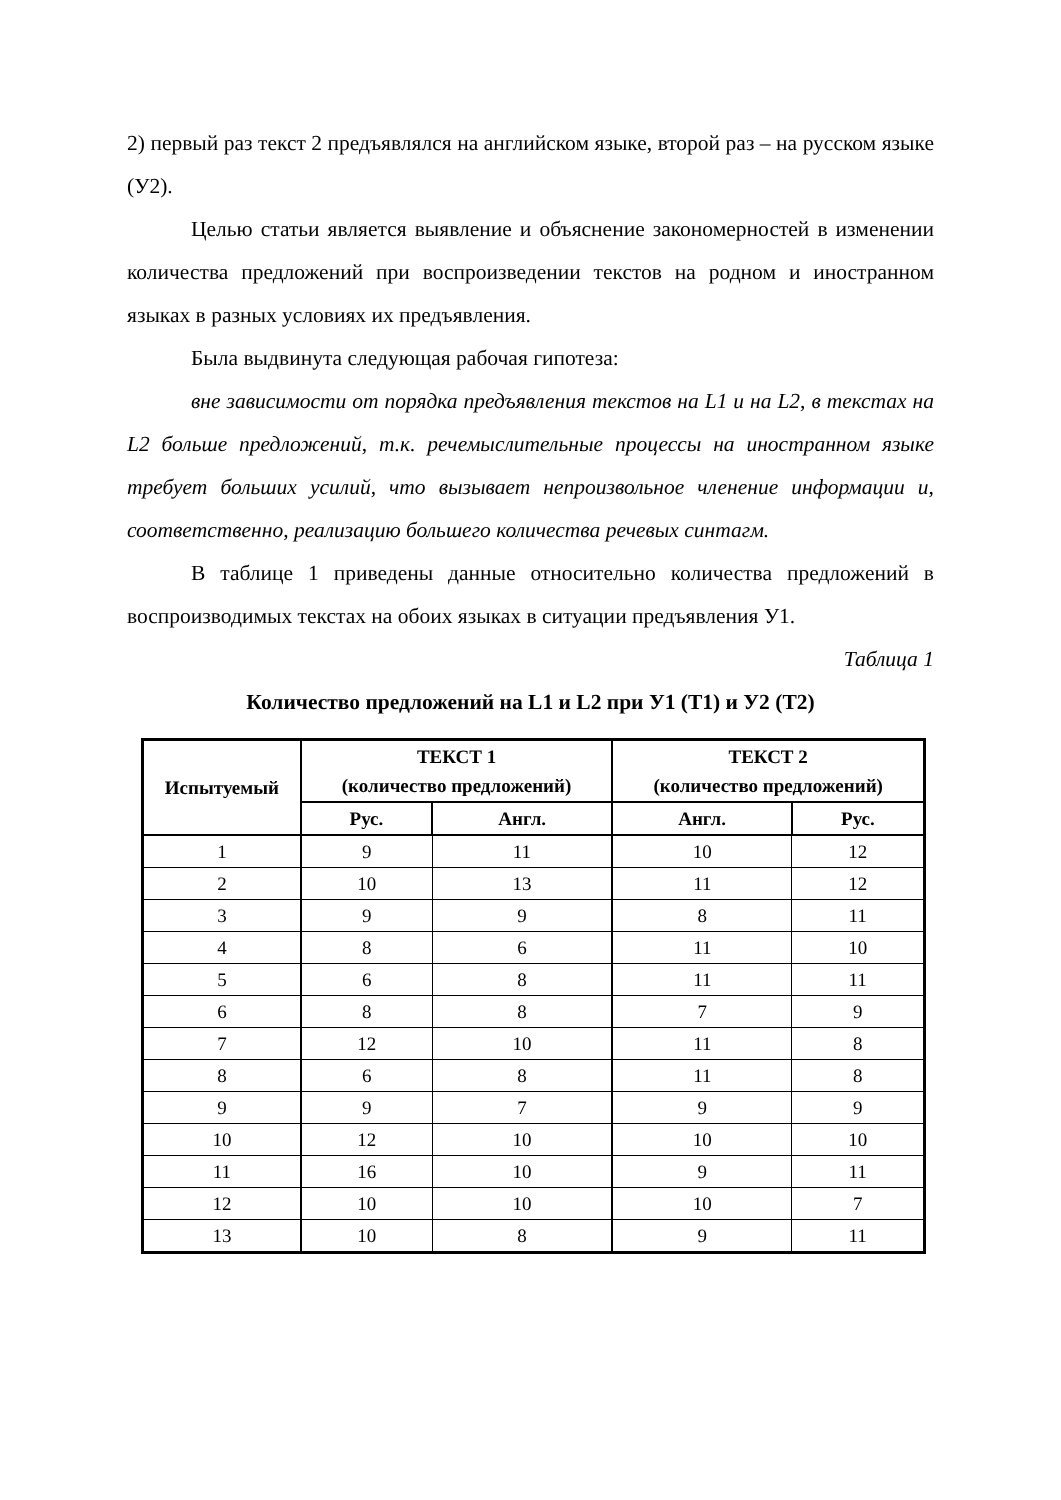2) первый раз текст 2 предъявлялся на английском языке, второй раз – на русском языке (У2).
Целью статьи является выявление и объяснение закономерностей в изменении количества предложений при воспроизведении текстов на родном и иностранном языках в разных условиях их предъявления.
Была выдвинута следующая рабочая гипотеза:
вне зависимости от порядка предъявления текстов на L1 и на L2, в текстах на L2 больше предложений, т.к. речемыслительные процессы на иностранном языке требует больших усилий, что вызывает непроизвольное членение информации и, соответственно, реализацию большего количества речевых синтагм.
В таблице 1 приведены данные относительно количества предложений в воспроизводимых текстах на обоих языках в ситуации предъявления У1.
Таблица 1
Количество предложений на L1 и L2 при У1 (Т1) и У2 (Т2)
| Испытуемый | ТЕКСТ 1 (количество предложений) | | ТЕКСТ 2 (количество предложений) | |
| --- | --- | --- | --- | --- |
| | Рус. | Англ. | Англ. | Рус. |
| 1 | 9 | 11 | 10 | 12 |
| 2 | 10 | 13 | 11 | 12 |
| 3 | 9 | 9 | 8 | 11 |
| 4 | 8 | 6 | 11 | 10 |
| 5 | 6 | 8 | 11 | 11 |
| 6 | 8 | 8 | 7 | 9 |
| 7 | 12 | 10 | 11 | 8 |
| 8 | 6 | 8 | 11 | 8 |
| 9 | 9 | 7 | 9 | 9 |
| 10 | 12 | 10 | 10 | 10 |
| 11 | 16 | 10 | 9 | 11 |
| 12 | 10 | 10 | 10 | 7 |
| 13 | 10 | 8 | 9 | 11 |